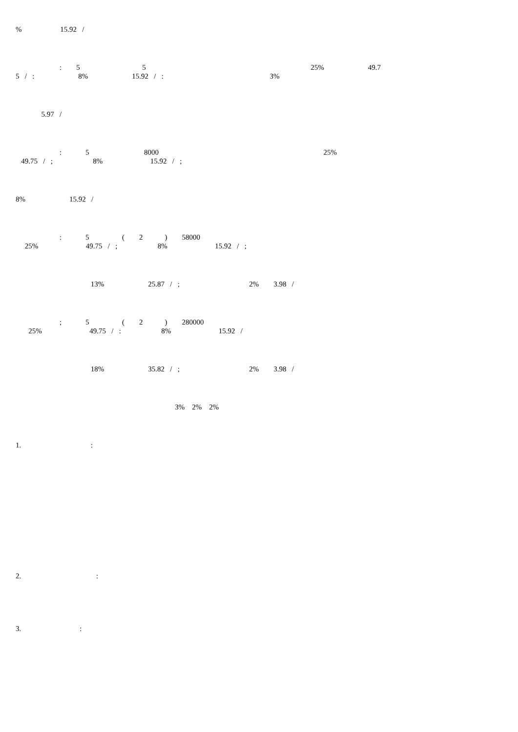% 15.92 /
: 5 5 25% 49.7
5 / : 8% 15.92 / : 3%
5.97 /
: 5 8000 25%
49.75 / ; 8% 15.92 / ;
8% 15.92 /
: 5 ( 2 ) 58000
25% 49.75 / ; 8% 15.92 / ;
13% 25.87 / ; 2% 3.98 /
; 5 ( 2 ) 280000
25% 49.75 / : 8% 15.92 /
18% 35.82 / ; 2% 3.98 /
3% 2% 2%
1. :
2. :
3. :